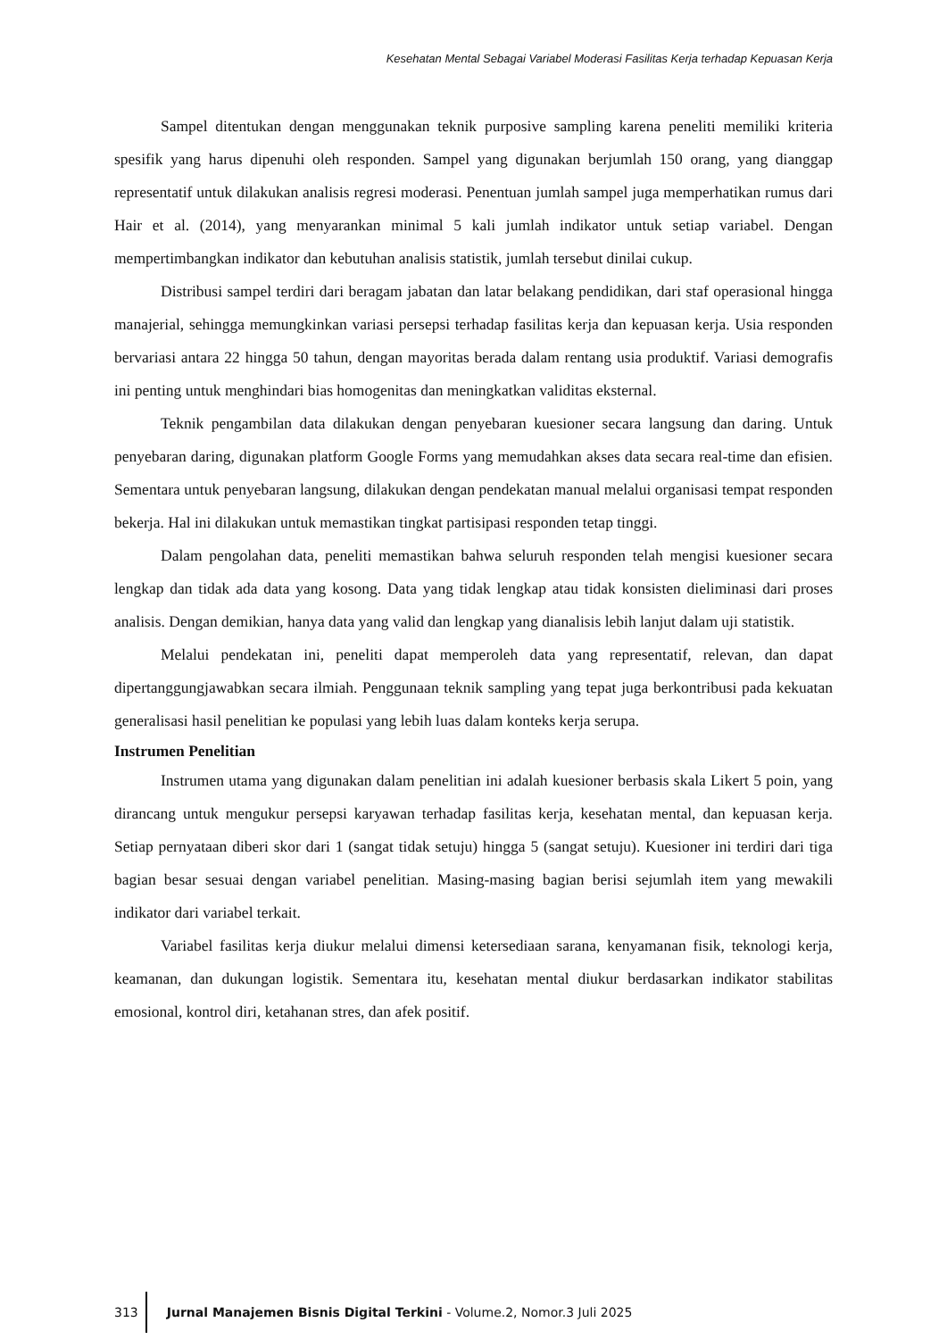Kesehatan Mental Sebagai Variabel Moderasi Fasilitas Kerja terhadap Kepuasan Kerja
Sampel ditentukan dengan menggunakan teknik purposive sampling karena peneliti memiliki kriteria spesifik yang harus dipenuhi oleh responden. Sampel yang digunakan berjumlah 150 orang, yang dianggap representatif untuk dilakukan analisis regresi moderasi. Penentuan jumlah sampel juga memperhatikan rumus dari Hair et al. (2014), yang menyarankan minimal 5 kali jumlah indikator untuk setiap variabel. Dengan mempertimbangkan indikator dan kebutuhan analisis statistik, jumlah tersebut dinilai cukup.
Distribusi sampel terdiri dari beragam jabatan dan latar belakang pendidikan, dari staf operasional hingga manajerial, sehingga memungkinkan variasi persepsi terhadap fasilitas kerja dan kepuasan kerja. Usia responden bervariasi antara 22 hingga 50 tahun, dengan mayoritas berada dalam rentang usia produktif. Variasi demografis ini penting untuk menghindari bias homogenitas dan meningkatkan validitas eksternal.
Teknik pengambilan data dilakukan dengan penyebaran kuesioner secara langsung dan daring. Untuk penyebaran daring, digunakan platform Google Forms yang memudahkan akses data secara real-time dan efisien. Sementara untuk penyebaran langsung, dilakukan dengan pendekatan manual melalui organisasi tempat responden bekerja. Hal ini dilakukan untuk memastikan tingkat partisipasi responden tetap tinggi.
Dalam pengolahan data, peneliti memastikan bahwa seluruh responden telah mengisi kuesioner secara lengkap dan tidak ada data yang kosong. Data yang tidak lengkap atau tidak konsisten dieliminasi dari proses analisis. Dengan demikian, hanya data yang valid dan lengkap yang dianalisis lebih lanjut dalam uji statistik.
Melalui pendekatan ini, peneliti dapat memperoleh data yang representatif, relevan, dan dapat dipertanggungjawabkan secara ilmiah. Penggunaan teknik sampling yang tepat juga berkontribusi pada kekuatan generalisasi hasil penelitian ke populasi yang lebih luas dalam konteks kerja serupa.
Instrumen Penelitian
Instrumen utama yang digunakan dalam penelitian ini adalah kuesioner berbasis skala Likert 5 poin, yang dirancang untuk mengukur persepsi karyawan terhadap fasilitas kerja, kesehatan mental, dan kepuasan kerja. Setiap pernyataan diberi skor dari 1 (sangat tidak setuju) hingga 5 (sangat setuju). Kuesioner ini terdiri dari tiga bagian besar sesuai dengan variabel penelitian. Masing-masing bagian berisi sejumlah item yang mewakili indikator dari variabel terkait.
Variabel fasilitas kerja diukur melalui dimensi ketersediaan sarana, kenyamanan fisik, teknologi kerja, keamanan, dan dukungan logistik. Sementara itu, kesehatan mental diukur berdasarkan indikator stabilitas emosional, kontrol diri, ketahanan stres, dan afek positif.
313 Jurnal Manajemen Bisnis Digital Terkini - Volume.2, Nomor.3 Juli 2025